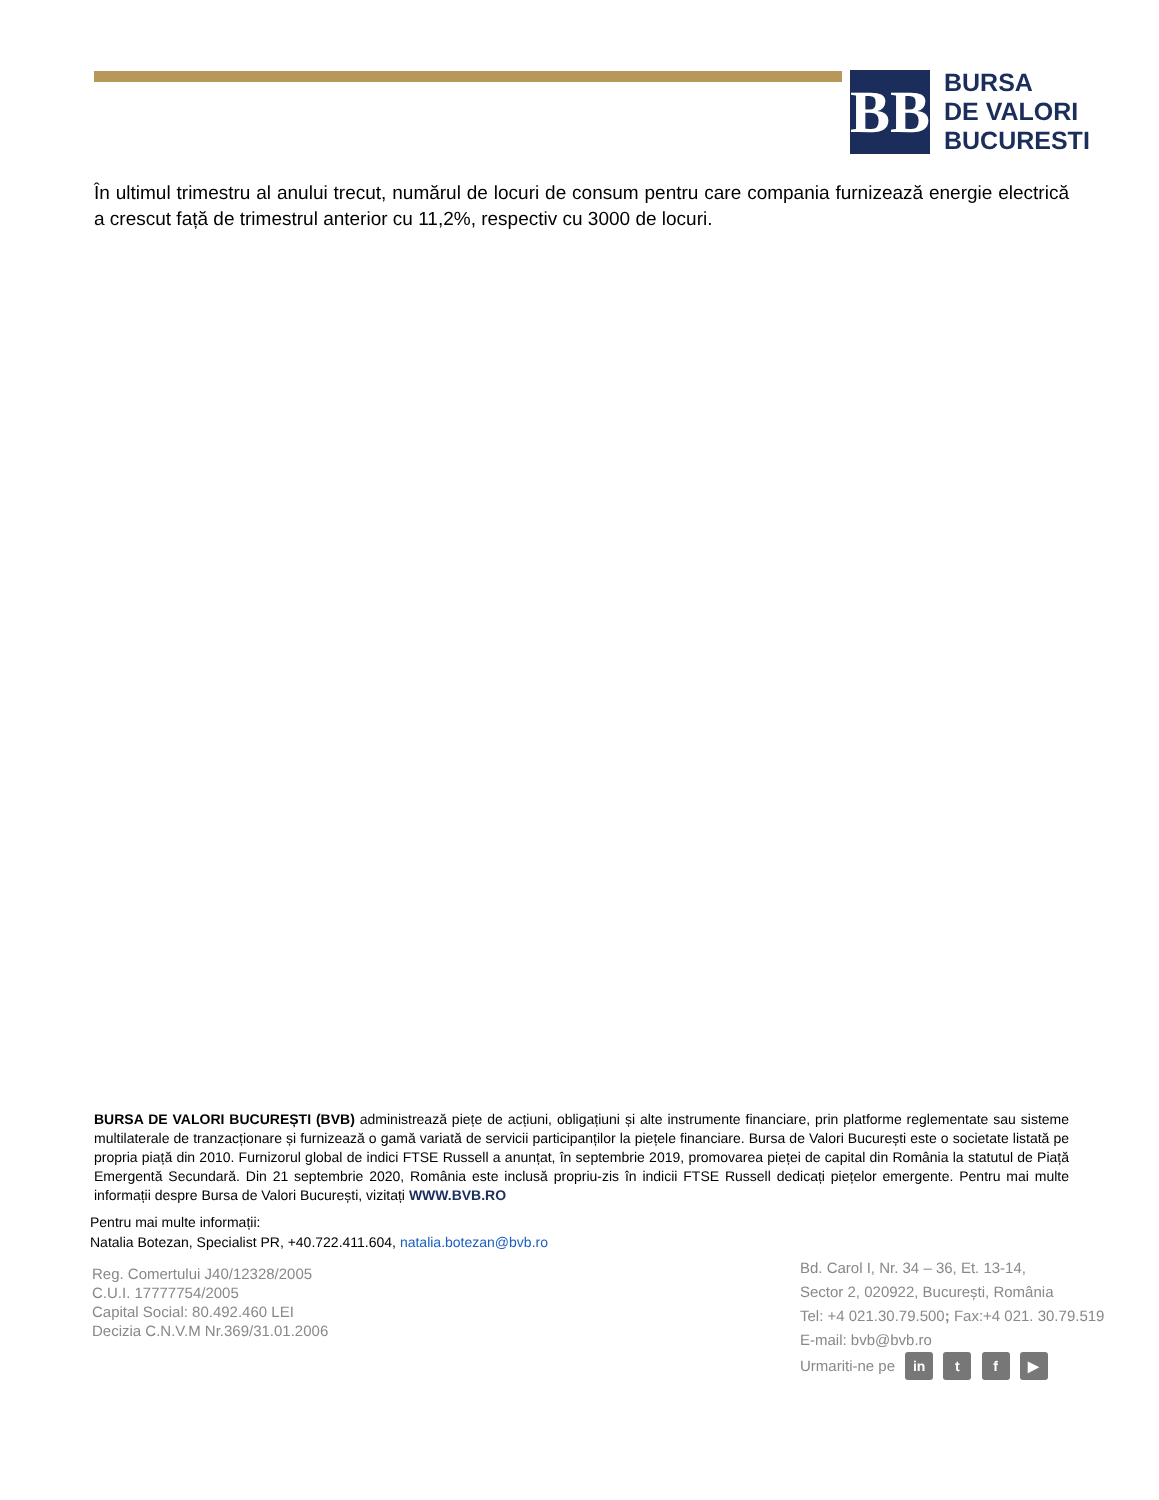BB
BURSA
DE VALORI
BUCURESTI
În ultimul trimestru al anului trecut, numărul de locuri de consum pentru care compania furnizează energie electrică a crescut față de trimestrul anterior cu 11,2%, respectiv cu 3000 de locuri.
BURSA DE VALORI BUCUREȘTI (BVB) administrează piețe de acțiuni, obligațiuni și alte instrumente financiare, prin platforme reglementate sau sisteme multilaterale de tranzacționare și furnizează o gamă variată de servicii participanților la piețele financiare. Bursa de Valori București este o societate listată pe propria piață din 2010. Furnizorul global de indici FTSE Russell a anunțat, în septembrie 2019, promovarea pieței de capital din România la statutul de Piață Emergentă Secundară. Din 21 septembrie 2020, România este inclusă propriu-zis în indicii FTSE Russell dedicați piețelor emergente. Pentru mai multe informații despre Bursa de Valori București, vizitați WWW.BVB.RO
Pentru mai multe informații:
Natalia Botezan, Specialist PR, +40.722.411.604, natalia.botezan@bvb.ro
Reg. Comertului J40/12328/2005
C.U.I. 17777754/2005
Capital Social: 80.492.460 LEI
Decizia C.N.V.M Nr.369/31.01.2006
Bd. Carol I, Nr. 34 – 36, Et. 13-14,
Sector 2, 020922, București, România
Tel: +4 021.30.79.500; Fax:+4 021. 30.79.519
E-mail: bvb@bvb.ro
Urmariti-ne pe in t f ▶